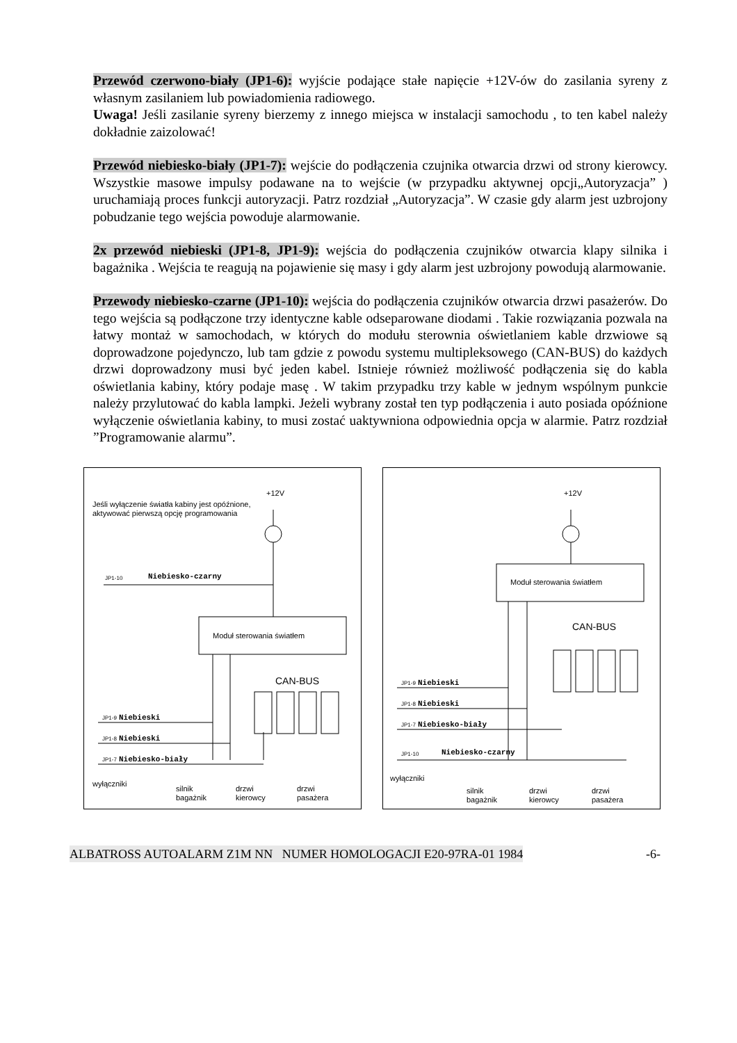Przewód czerwono-biały (JP1-6): wyjście podające stałe napięcie +12V-ów do zasilania syreny z własnym zasilaniem lub powiadomienia radiowego.
Uwaga! Jeśli zasilanie syreny bierzemy z innego miejsca w instalacji samochodu , to ten kabel należy dokładnie zaizolować!
Przewód niebiesko-biały (JP1-7): wejście do podłączenia czujnika otwarcia drzwi od strony kierowcy. Wszystkie masowe impulsy podawane na to wejście (w przypadku aktywnej opcji„Autoryzacja” ) uruchamiają proces funkcji autoryzacji. Patrz rozdział „Autoryzacja”. W czasie gdy alarm jest uzbrojony pobudzanie tego wejścia powoduje alarmowanie.
2x przewód niebieski (JP1-8, JP1-9): wejścia do podłączenia czujników otwarcia klapy silnika i bagażnika . Wejścia te reagują na pojawienie się masy i gdy alarm jest uzbrojony powodują alarmowanie.
Przewody niebiesko-czarne (JP1-10): wejścia do podłączenia czujników otwarcia drzwi pasażerów. Do tego wejścia są podłączone trzy identyczne kable odseparowane diodami . Takie rozwiązania pozwala na łatwy montaż w samochodach, w których do modułu sterownia oświetlaniem kable drzwiowe są doprowadzone pojedynczo, lub tam gdzie z powodu systemu multipleksowego (CAN-BUS) do każdych drzwi doprowadzony musi być jeden kabel. Istnieje również możliwość podłączenia się do kabla oświetlania kabiny, który podaje masę . W takim przypadku trzy kable w jednym wspólnym punkcie należy przylutować do kabla lampki. Jeżeli wybrany został ten typ podłączenia i auto posiada opóźnione wyłączenie oświetlania kabiny, to musi zostać uaktywniona odpowiednia opcja w alarmie. Patrz rozdział ”Programowanie alarmu”.
+12V
Jeśli wyłączenie światła kabiny jest opóźnione,
aktywować pierwszą opcję programowania
JP1-10 Niebiesko-czarny
Moduł sterowania światłem
CAN-BUS
JP1-9 Niebieski
JP1-8 Niebieski
JP1-7 Niebiesko-biały
wyłączniki
silnik
bagażnik
drzwi
kierowcy
drzwi
pasażera
+12V
Moduł sterowania światłem
CAN-BUS
JP1-9 Niebieski
JP1-8 Niebieski
JP1-7 Niebiesko-biały
JP1-10 Niebiesko-czarny
wyłączniki
silnik
bagażnik
drzwi
kierowcy
drzwi
pasażera
ALBATROSS AUTOALARM Z1M NN NUMER HOMOLOGACJI E20-97RA-01 1984 -6-